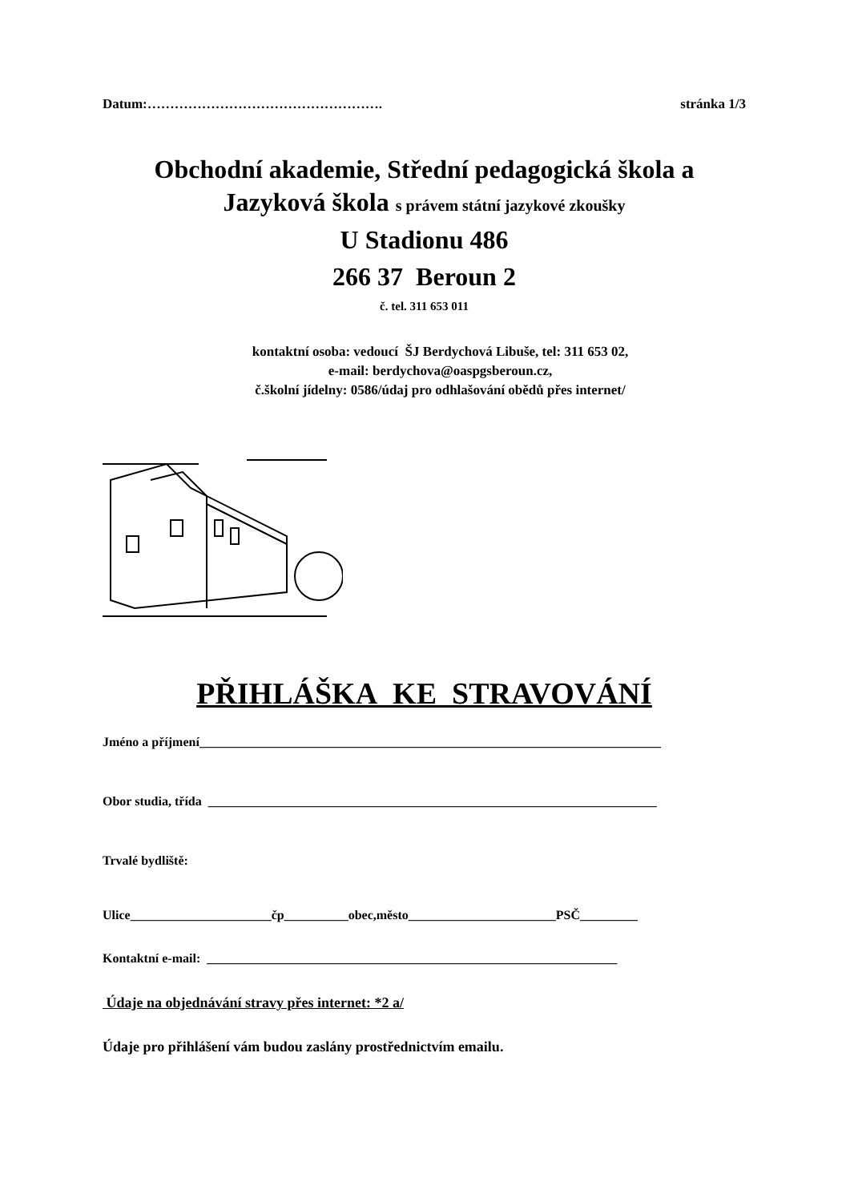Datum:……………………………………………. stránka 1/3
Obchodní akademie, Střední pedagogická škola a
Jazyková škola s právem státní jazykové zkoušky
U Stadionu 486
266 37 Beroun 2
č. tel. 311 653 011
kontaktní osoba: vedoucí ŠJ Berdychová Libuše, tel: 311 653 02,
e-mail: berdychova@oaspgsberoun.cz,
č.školní jídelny: 0586/údaj pro odhlašování obědů přes internet/
PŘIHLÁŠKA KE STRAVOVÁNÍ
Jméno a příjmení________________________________________________________________________
Obor studia, třída ______________________________________________________________________
Trvalé bydliště:
Ulice______________________čp__________obec,město_______________________PSČ_________
Kontaktní e-mail: ________________________________________________________________
Údaje na objednávání stravy přes internet: *2 a/
Údaje pro přihlášení vám budou zaslány prostřednictvím emailu.